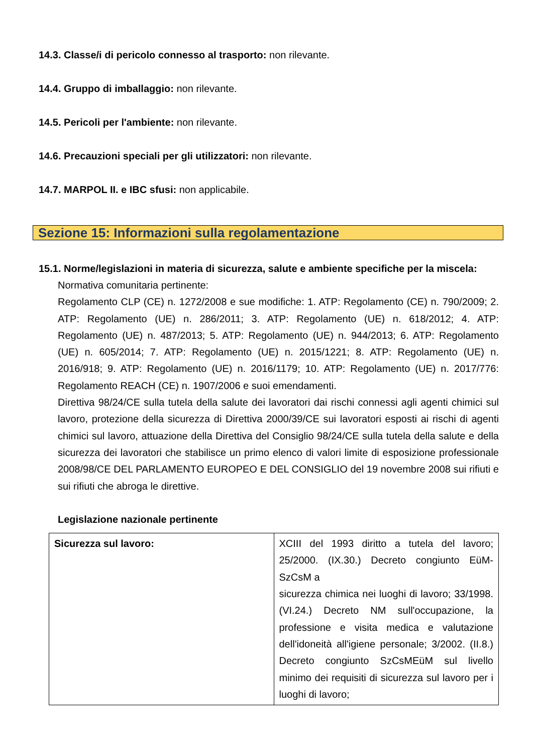14.3. Classe/i di pericolo connesso al trasporto: non rilevante.
14.4. Gruppo di imballaggio: non rilevante.
14.5. Pericoli per l'ambiente: non rilevante.
14.6. Precauzioni speciali per gli utilizzatori: non rilevante.
14.7. MARPOL II. e IBC sfusi: non applicabile.
Sezione 15: Informazioni sulla regolamentazione
15.1. Norme/legislazioni in materia di sicurezza, salute e ambiente specifiche per la miscela:
Normativa comunitaria pertinente:
Regolamento CLP (CE) n. 1272/2008 e sue modifiche: 1. ATP: Regolamento (CE) n. 790/2009; 2. ATP: Regolamento (UE) n. 286/2011; 3. ATP: Regolamento (UE) n. 618/2012; 4. ATP: Regolamento (UE) n. 487/2013; 5. ATP: Regolamento (UE) n. 944/2013; 6. ATP: Regolamento (UE) n. 605/2014; 7. ATP: Regolamento (UE) n. 2015/1221; 8. ATP: Regolamento (UE) n. 2016/918; 9. ATP: Regolamento (UE) n. 2016/1179; 10. ATP: Regolamento (UE) n. 2017/776: Regolamento REACH (CE) n. 1907/2006 e suoi emendamenti.
Direttiva 98/24/CE sulla tutela della salute dei lavoratori dai rischi connessi agli agenti chimici sul lavoro, protezione della sicurezza di Direttiva 2000/39/CE sui lavoratori esposti ai rischi di agenti chimici sul lavoro, attuazione della Direttiva del Consiglio 98/24/CE sulla tutela della salute e della sicurezza dei lavoratori che stabilisce un primo elenco di valori limite di esposizione professionale 2008/98/CE DEL PARLAMENTO EUROPEO E DEL CONSIGLIO del 19 novembre 2008 sui rifiuti e sui rifiuti che abroga le direttive.
Legislazione nazionale pertinente
| Sicurezza sul lavoro: | XCIII del 1993 diritto a tutela del lavoro; 25/2000. (IX.30.) Decreto congiunto EüM-SzCsM a sicurezza chimica nei luoghi di lavoro; 33/1998. (VI.24.) Decreto NM sull'occupazione, la professione e visita medica e valutazione dell'idoneità all'igiene personale; 3/2002. (II.8.) Decreto congiunto SzCsMEüM sul livello minimo dei requisiti di sicurezza sul lavoro per i luoghi di lavoro; |